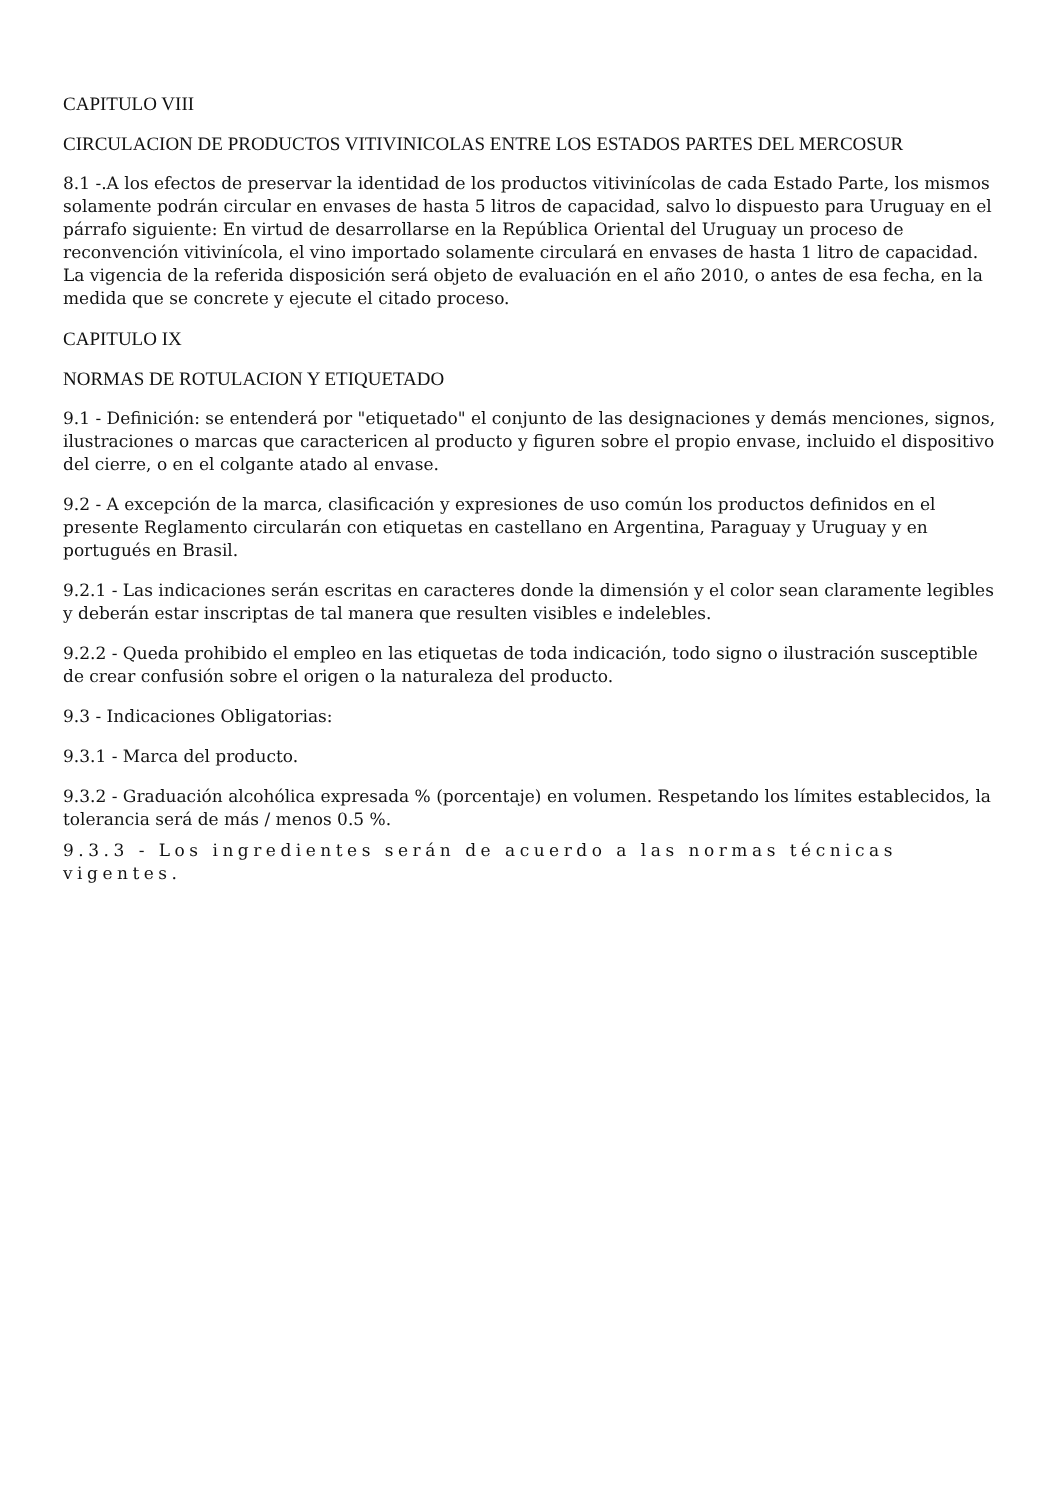CAPITULO VIII
CIRCULACION DE PRODUCTOS VITIVINICOLAS ENTRE LOS ESTADOS PARTES DEL MERCOSUR
8.1 -.A los efectos de preservar la identidad de los productos vitivinícolas de cada Estado Parte, los mismos solamente podrán circular en envases de hasta 5 litros de capacidad, salvo lo dispuesto para Uruguay en el párrafo siguiente: En virtud de desarrollarse en la República Oriental del Uruguay un proceso de reconvención vitivinícola, el vino importado solamente circulará en envases de hasta 1 litro de capacidad. La vigencia de la referida disposición será objeto de evaluación en el año 2010, o antes de esa fecha, en la medida que se concrete y ejecute el citado proceso.
CAPITULO IX
NORMAS DE ROTULACION Y ETIQUETADO
9.1 - Definición: se entenderá por "etiquetado" el conjunto de las designaciones y demás menciones, signos, ilustraciones o marcas que caractericen al producto y figuren sobre el propio envase, incluido el dispositivo del cierre, o en el colgante atado al envase.
9.2 - A excepción de la marca, clasificación y expresiones de uso común los productos definidos en el presente Reglamento circularán con etiquetas en castellano en Argentina, Paraguay y Uruguay y en portugués en Brasil.
9.2.1 - Las indicaciones serán escritas en caracteres donde la dimensión y el color sean claramente legibles y deberán estar inscriptas de tal manera que resulten visibles e indelebles.
9.2.2 - Queda prohibido el empleo en las etiquetas de toda indicación, todo signo o ilustración susceptible de crear confusión sobre el origen o la naturaleza del producto.
9.3 - Indicaciones Obligatorias:
9.3.1 - Marca del producto.
9.3.2 - Graduación alcohólica expresada % (porcentaje) en volumen. Respetando los límites establecidos, la tolerancia será de más / menos 0.5 %.
9.3.3 - Los ingredientes serán de acuerdo a las normas técnicas vigentes.